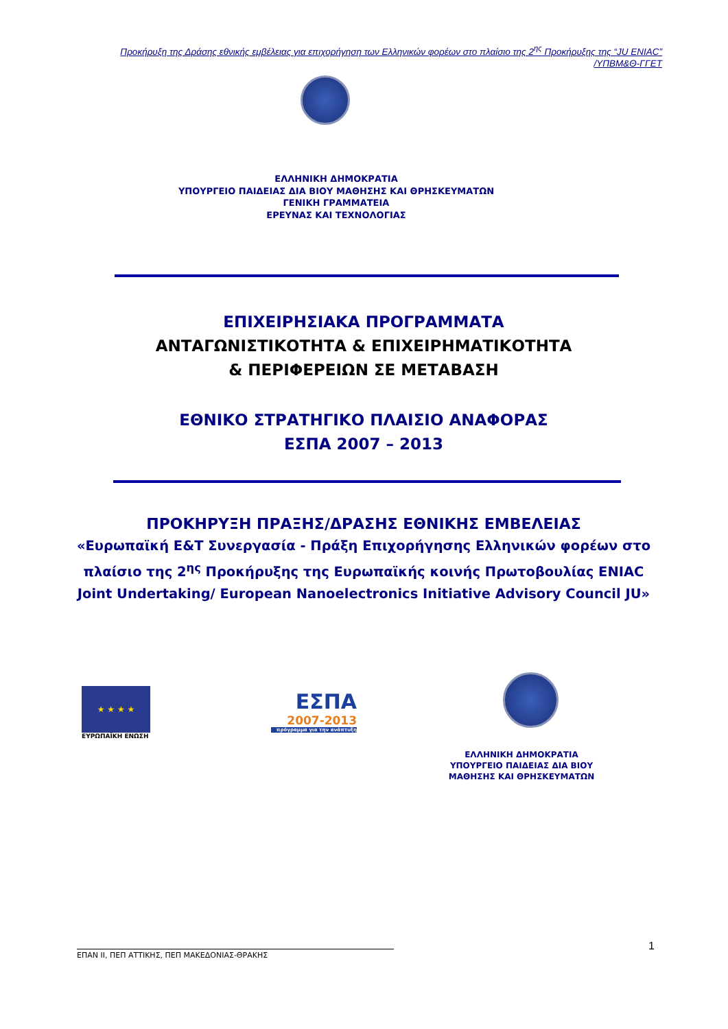Προκήρυξη της Δράσης εθνικής εμβέλειας για επιχορήγηση των Ελληνικών φορέων στο πλαίσιο της 2<sup>ης</sup> Προκήρυξης της “JU ENIAC”
/ΥΠΒΜ&Θ-ΓΓΕΤ
ΕΛΛΗΝΙΚΗ ΔΗΜΟΚΡΑΤΙΑ
ΥΠΟΥΡΓΕΙΟ ΠΑΙΔΕΙΑΣ ΔΙΑ ΒΙΟΥ ΜΑΘΗΣΗΣ ΚΑΙ ΘΡΗΣΚΕΥΜΑΤΩΝ
ΓΕΝΙΚΗ ΓΡΑΜΜΑΤΕΙΑ
ΕΡΕΥΝΑΣ ΚΑΙ ΤΕΧΝΟΛΟΓΙΑΣ
ΕΠΙΧΕΙΡΗΣΙΑΚΑ ΠΡΟΓΡΑΜΜΑΤΑ
ΑΝΤΑΓΩΝΙΣΤΙΚΟΤΗΤΑ & ΕΠΙΧΕΙΡΗΜΑΤΙΚΟΤΗΤΑ
& ΠΕΡΙΦΕΡΕΙΩΝ ΣΕ ΜΕΤΑΒΑΣΗ
ΕΘΝΙΚΟ ΣΤΡΑΤΗΓΙΚΟ ΠΛΑΙΣΙΟ ΑΝΑΦΟΡΑΣ
ΕΣΠΑ 2007 – 2013
ΠΡΟΚΗΡΥΞΗ ΠΡΑΞΗΣ/ΔΡΑΣΗΣ ΕΘΝΙΚΗΣ ΕΜΒΕΛΕΙΑΣ
«Ευρωπαϊκή Ε&Τ Συνεργασία - Πράξη Επιχορήγησης Ελληνικών φορέων στο πλαίσιο της 2<sup>ης</sup> Προκήρυξης της Ευρωπαϊκής κοινής Πρωτοβουλίας ENIAC Joint Undertaking/ European Nanoelectronics Initiative Advisory Council JU»
★ ★ ★ ★
ΕΥΡΩΠΑΪΚΗ ΕΝΩΣΗ
ΕΣΠΑ
2007-2013
πρόγραμμα για την ανάπτυξη
ΕΛΛΗΝΙΚΗ ΔΗΜΟΚΡΑΤΙΑ
ΥΠΟΥΡΓΕΙΟ ΠΑΙΔΕΙΑΣ ΔΙΑ ΒΙΟΥ
ΜΑΘΗΣΗΣ ΚΑΙ ΘΡΗΣΚΕΥΜΑΤΩΝ
ΕΠΑΝ ΙΙ, ΠΕΠ ΑΤΤΙΚΗΣ, ΠΕΠ ΜΑΚΕΔΟΝΙΑΣ-ΘΡΑΚΗΣ
1